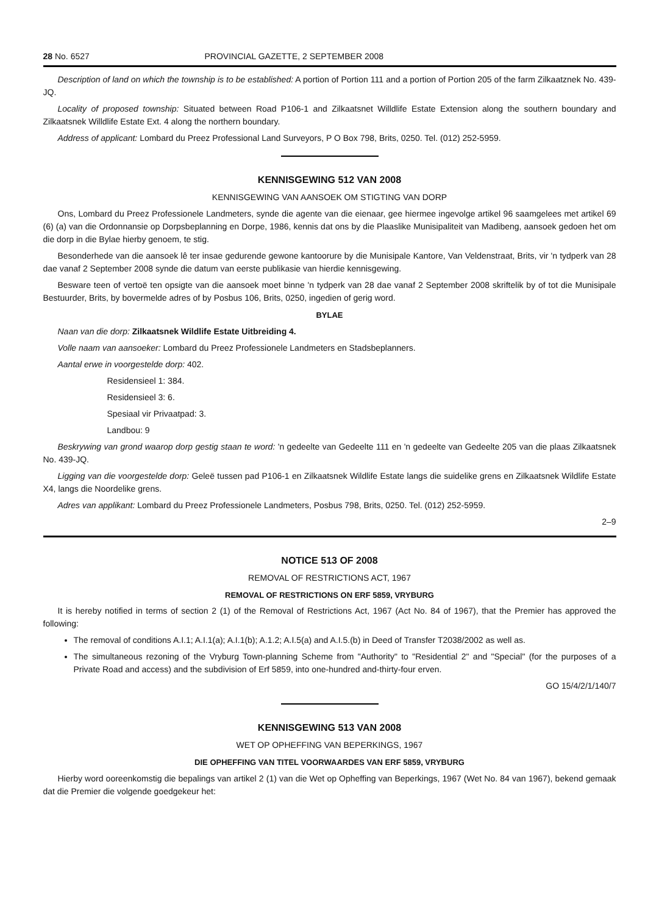28 No. 6527 PROVINCIAL GAZETTE, 2 SEPTEMBER 2008
Description of land on which the township is to be established: A portion of Portion 111 and a portion of Portion 205 of the farm Zilkaatznek No. 439-JQ.
Locality of proposed township: Situated between Road P106-1 and Zilkaatsnet Willdlife Estate Extension along the southern boundary and Zilkaatsnek Willdlife Estate Ext. 4 along the northern boundary.
Address of applicant: Lombard du Preez Professional Land Surveyors, P O Box 798, Brits, 0250. Tel. (012) 252-5959.
KENNISGEWING 512 VAN 2008
KENNISGEWING VAN AANSOEK OM STIGTING VAN DORP
Ons, Lombard du Preez Professionele Landmeters, synde die agente van die eienaar, gee hiermee ingevolge artikel 96 saamgelees met artikel 69 (6) (a) van die Ordonnansie op Dorpsbeplanning en Dorpe, 1986, kennis dat ons by die Plaaslike Munisipaliteit van Madibeng, aansoek gedoen het om die dorp in die Bylae hierby genoem, te stig.
Besonderhede van die aansoek lê ter insae gedurende gewone kantoorure by die Munisipale Kantore, Van Veldenstraat, Brits, vir 'n tydperk van 28 dae vanaf 2 September 2008 synde die datum van eerste publikasie van hierdie kennisgewing.
Besware teen of vertoë ten opsigte van die aansoek moet binne 'n tydperk van 28 dae vanaf 2 September 2008 skriftelik by of tot die Munisipale Bestuurder, Brits, by bovermelde adres of by Posbus 106, Brits, 0250, ingedien of gerig word.
BYLAE
Naan van die dorp: Zilkaatsnek Wildlife Estate Uitbreiding 4.
Volle naam van aansoeker: Lombard du Preez Professionele Landmeters en Stadsbeplanners.
Aantal erwe in voorgestelde dorp: 402.
Residensieel 1: 384.
Residensieel 3: 6.
Spesiaal vir Privaatpad: 3.
Landbou: 9
Beskrywing van grond waarop dorp gestig staan te word: 'n gedeelte van Gedeelte 111 en 'n gedeelte van Gedeelte 205 van die plaas Zilkaatsnek No. 439-JQ.
Ligging van die voorgestelde dorp: Geleë tussen pad P106-1 en Zilkaatsnek Wildlife Estate langs die suidelike grens en Zilkaatsnek Wildlife Estate X4, langs die Noordelike grens.
Adres van applikant: Lombard du Preez Professionele Landmeters, Posbus 798, Brits, 0250. Tel. (012) 252-5959.
2–9
NOTICE 513 OF 2008
REMOVAL OF RESTRICTIONS ACT, 1967
REMOVAL OF RESTRICTIONS ON ERF 5859, VRYBURG
It is hereby notified in terms of section 2 (1) of the Removal of Restrictions Act, 1967 (Act No. 84 of 1967), that the Premier has approved the following:
The removal of conditions A.I.1; A.I.1(a); A.I.1(b); A.1.2; A.I.5(a) and A.I.5.(b) in Deed of Transfer T2038/2002 as well as.
The simultaneous rezoning of the Vryburg Town-planning Scheme from "Authority" to "Residential 2" and "Special" (for the purposes of a Private Road and access) and the subdivision of Erf 5859, into one-hundred and-thirty-four erven.
GO 15/4/2/1/140/7
KENNISGEWING 513 VAN 2008
WET OP OPHEFFING VAN BEPERKINGS, 1967
DIE OPHEFFING VAN TITEL VOORWAARDES VAN ERF 5859, VRYBURG
Hierby word ooreenkomstig die bepalings van artikel 2 (1) van die Wet op Opheffing van Beperkings, 1967 (Wet No. 84 van 1967), bekend gemaak dat die Premier die volgende goedgekeur het: